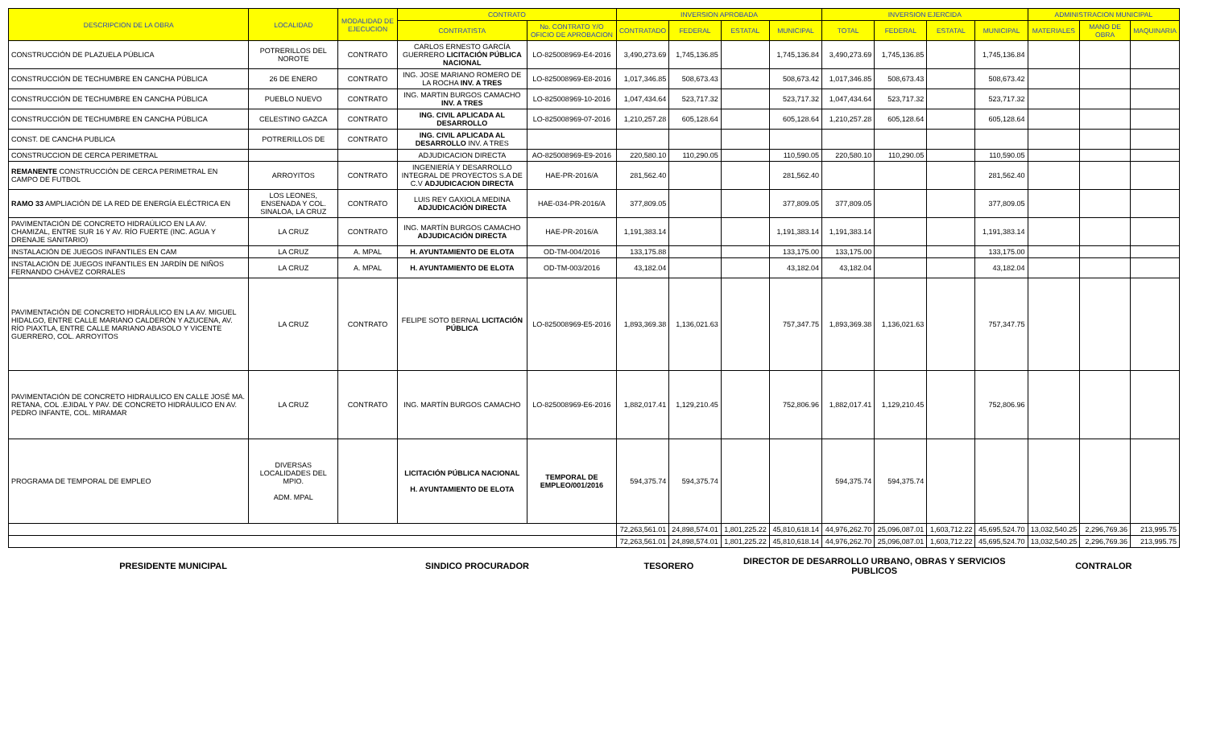| DESCRIPCION DE LA OBRA | LOCALIDAD | MODALIDAD DE EJECUCION | CONTRATO | | INVERSION APROBADA | | | | INVERSION EJERCIDA | | | | ADMINISTRACION MUNICIPAL | | |
| --- | --- | --- | --- | --- | --- | --- | --- | --- | --- | --- | --- | --- | --- | --- | --- |
| | | | CONTRATISTA | No. CONTRATO Y/O OFICIO DE APROBACION | CONTRATADO | FEDERAL | ESTATAL | MUNICIPAL | TOTAL | FEDERAL | ESTATAL | MUNICIPAL | MATERIALES | MANO DE OBRA | MAQUINARIA |
| CONSTRUCCIÓN DE PLAZUELA PÚBLICA | POTRERILLOS DEL NOROTE | CONTRATO | CARLOS ERNESTO GARCÍA GUERRERO LICITACIÓN PÚBLICA NACIONAL | LO-825008969-E4-2016 | 3,490,273.69 | 1,745,136.85 | | 1,745,136.84 | 3,490,273.69 | 1,745,136.85 | | 1,745,136.84 | | | |
| CONSTRUCCIÓN DE TECHUMBRE EN CANCHA PÚBLICA | 26 DE ENERO | CONTRATO | ING. JOSE MARIANO ROMERO DE LA ROCHA INV. A TRES | LO-825008969-E8-2016 | 1,017,346.85 | 508,673.43 | | 508,673.42 | 1,017,346.85 | 508,673.43 | | 508,673.42 | | | |
| CONSTRUCCIÓN DE TECHUMBRE EN CANCHA PÚBLICA | PUEBLO NUEVO | CONTRATO | ING. MARTIN BURGOS CAMACHO INV. A TRES | LO-825008969-10-2016 | 1,047,434.64 | 523,717.32 | | 523,717.32 | 1,047,434.64 | 523,717.32 | | 523,717.32 | | | |
| CONSTRUCCIÓN DE TECHUMBRE EN CANCHA PÚBLICA | CELESTINO GAZCA | CONTRATO | ING. CIVIL APLICADA AL DESARROLLO | LO-825008969-07-2016 | 1,210,257.28 | 605,128.64 | | 605,128.64 | 1,210,257.28 | 605,128.64 | | 605,128.64 | | | |
| CONST. DE CANCHA PUBLICA | POTRERILLOS DE | CONTRATO | ING. CIVIL APLICADA AL DESARROLLO INV. A TRES | | | | | | | | | | | | |
| CONSTRUCCION DE CERCA PERIMETRAL | | | ADJUDICACION DIRECTA | AO-825008969-E9-2016 | 220,580.10 | 110,290.05 | | 110,590.05 | 220,580.10 | 110,290.05 | | 110,590.05 | | | |
| REMANENTE CONSTRUCCIÓN DE CERCA PERIMETRAL EN CAMPO DE FUTBOL | ARROYITOS | CONTRATO | INGENIERÍA Y DESARROLLO INTEGRAL DE PROYECTOS S.A DE C.V ADJUDICACION DIRECTA | HAE-PR-2016/A | 281,562.40 | | | 281,562.40 | | | | 281,562.40 | | | |
| RAMO 33 AMPLIACIÓN DE LA RED DE ENERGÍA ELÉCTRICA EN | LOS LEONES, ENSENADA Y COL. SINALOA, LA CRUZ | CONTRATO | LUIS REY GAXIOLA MEDINA ADJUDICACIÓN DIRECTA | HAE-034-PR-2016/A | 377,809.05 | | | 377,809.05 | 377,809.05 | | | 377,809.05 | | | |
| PAVIMENTACIÓN DE CONCRETO HIDRAÚLICO EN LA AV. CHAMIZAL, ENTRE SUR 16 Y AV. RÍO FUERTE (INC. AGUA Y DRENAJE SANITARIO) | LA CRUZ | CONTRATO | ING. MARTÍN BURGOS CAMACHO ADJUDICACIÓN DIRECTA | HAE-PR-2016/A | 1,191,383.14 | | | 1,191,383.14 | 1,191,383.14 | | | 1,191,383.14 | | | |
| INSTALACIÓN DE JUEGOS INFANTILES EN CAM | LA CRUZ | A. MPAL | H. AYUNTAMIENTO DE ELOTA | OD-TM-004/2016 | 133,175.88 | | | 133,175.00 | 133,175.00 | | | 133,175.00 | | | |
| INSTALACIÓN DE JUEGOS INFANTILES EN JARDÍN DE NIÑOS FERNANDO CHÁVEZ CORRALES | LA CRUZ | A. MPAL | H. AYUNTAMIENTO DE ELOTA | OD-TM-003/2016 | 43,182.04 | | | 43,182.04 | 43,182.04 | | | 43,182.04 | | | |
| PAVIMENTACIÓN DE CONCRETO HIDRÁULICO EN LA AV. MIGUEL HIDALGO, ENTRE CALLE MARIANO CALDERÓN Y AZUCENA, AV. RÍO PIAXTLA, ENTRE CALLE MARIANO ABASOLO Y VICENTE GUERRERO, COL. ARROYITOS | LA CRUZ | CONTRATO | FELIPE SOTO BERNAL LICITACIÓN PÚBLICA | LO-825008969-E5-2016 | 1,893,369.38 | 1,136,021.63 | | 757,347.75 | 1,893,369.38 | 1,136,021.63 | | 757,347.75 | | | |
| PAVIMENTACIÓN DE CONCRETO HIDRAULICO EN CALLE JOSÉ MA. RETANA, COL .EJIDAL Y PAV. DE CONCRETO HIDRÁULICO EN AV. PEDRO INFANTE, COL. MIRAMAR | LA CRUZ | CONTRATO | ING. MARTÍN BURGOS CAMACHO | LO-825008969-E6-2016 | 1,882,017.41 | 1,129,210.45 | | 752,806.96 | 1,882,017.41 | 1,129,210.45 | | 752,806.96 | | | |
| PROGRAMA DE TEMPORAL DE EMPLEO | DIVERSAS LOCALIDADES DEL MPIO. ADM. MPAL | | LICITACIÓN PÚBLICA NACIONAL H. AYUNTAMIENTO DE ELOTA | TEMPORAL DE EMPLEO/001/2016 | 594,375.74 | 594,375.74 | | | 594,375.74 | 594,375.74 | | | | | |
| | | | | | 72,263,561.01 | 24,898,574.01 | 1,801,225.22 | 45,810,618.14 | 44,976,262.70 | 25,096,087.01 | 1,603,712.22 | 45,695,524.70 | 13,032,540.25 | 2,296,769.36 | 213,995.75 |
| | | | | | 72,263,561.01 | 24,898,574.01 | 1,801,225.22 | 45,810,618.14 | 44,976,262.70 | 25,096,087.01 | 1,603,712.22 | 45,695,524.70 | 13,032,540.25 | 2,296,769.36 | 213,995.75 |
| PRESIDENTE MUNICIPAL | | SINDICO PROCURADOR | | | TESORERO | | DIRECTOR DE DESARROLLO URBANO, OBRAS Y SERVICIOS PUBLICOS | | | | | | CONTRALOR | | |